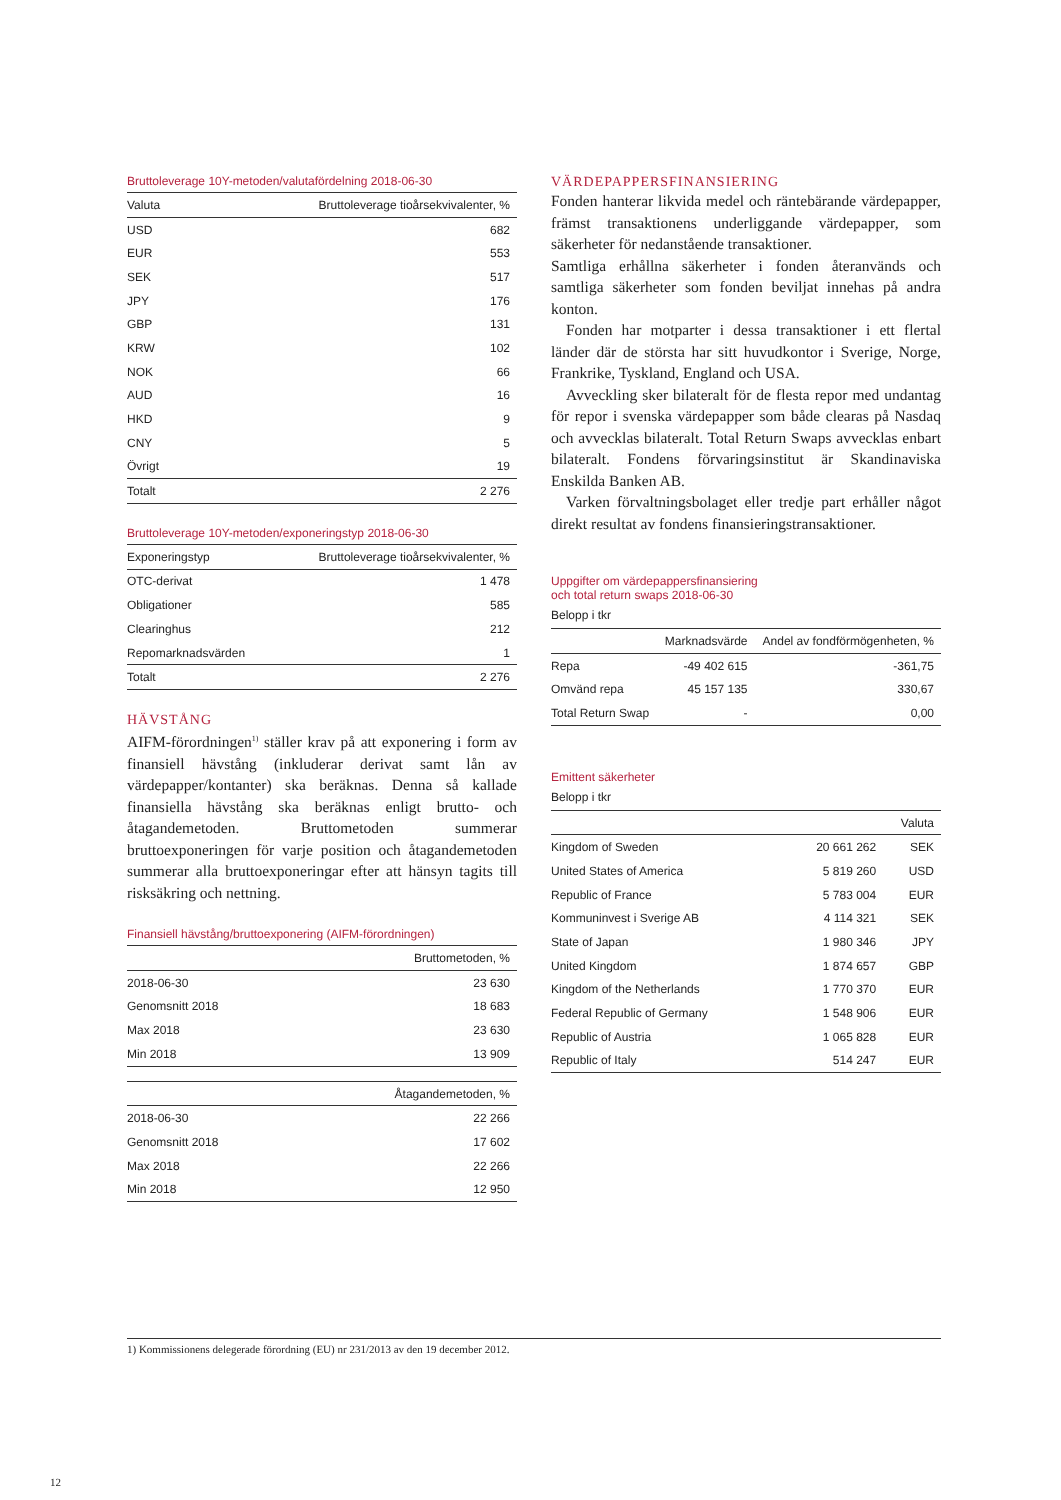Bruttoleverage 10Y-metoden/valutafördelning 2018-06-30
| Valuta | Bruttoleverage tioårsekvivalenter, % |
| --- | --- |
| USD | 682 |
| EUR | 553 |
| SEK | 517 |
| JPY | 176 |
| GBP | 131 |
| KRW | 102 |
| NOK | 66 |
| AUD | 16 |
| HKD | 9 |
| CNY | 5 |
| Övrigt | 19 |
| Totalt | 2 276 |
Bruttoleverage 10Y-metoden/exponeringstyp 2018-06-30
| Exponeringstyp | Bruttoleverage tioårsekvivalenter, % |
| --- | --- |
| OTC-derivat | 1 478 |
| Obligationer | 585 |
| Clearinghus | 212 |
| Repomarknadsvärden | 1 |
| Totalt | 2 276 |
HÄVSTÅNG
AIFM-förordningen<sup>1)</sup> ställer krav på att exponering i form av finansiell hävstång (inkluderar derivat samt lån av värdepapper/kontanter) ska beräknas. Denna så kallade finansiella hävstång ska beräknas enligt brutto- och åtagandemetoden. Bruttometoden summerar bruttoexponeringen för varje position och åtagandemetoden summerar alla bruttoexponeringar efter att hänsyn tagits till risksäkring och nettning.
Finansiell hävstång/bruttoexponering (AIFM-förordningen)
| | Bruttometoden, % |
| --- | --- |
| 2018-06-30 | 23 630 |
| Genomsnitt 2018 | 18 683 |
| Max 2018 | 23 630 |
| Min 2018 | 13 909 |
| | Åtagandemetoden, % |
| --- | --- |
| 2018-06-30 | 22 266 |
| Genomsnitt 2018 | 17 602 |
| Max 2018 | 22 266 |
| Min 2018 | 12 950 |
VÄRDEPAPPERSFINANSIERING
Fonden hanterar likvida medel och räntebärande värdepapper, främst transaktionens underliggande värdepapper, som säkerheter för nedanstående transaktioner.
Samtliga erhållna säkerheter i fonden återanvänds och samtliga säkerheter som fonden beviljat innehas på andra konton.
Fonden har motparter i dessa transaktioner i ett flertal länder där de största har sitt huvudkontor i Sverige, Norge, Frankrike, Tyskland, England och USA.
Avveckling sker bilateralt för de flesta repor med undantag för repor i svenska värdepapper som både clearas på Nasdaq och avvecklas bilateralt. Total Return Swaps avvecklas enbart bilateralt. Fondens förvaringsinstitut är Skandinaviska Enskilda Banken AB.
Varken förvaltningsbolaget eller tredje part erhåller något direkt resultat av fondens finansieringstransaktioner.
Uppgifter om värdepappersfinansiering
och total return swaps 2018-06-30
Belopp i tkr
| | Marknadsvärde | Andel av fondförmögenheten, % |
| --- | --- | --- |
| Repa | -49 402 615 | -361,75 |
| Omvänd repa | 45 157 135 | 330,67 |
| Total Return Swap | - | 0,00 |
Emittent säkerheter
Belopp i tkr
| | | Valuta |
| --- | --- | --- |
| Kingdom of Sweden | 20 661 262 | SEK |
| United States of America | 5 819 260 | USD |
| Republic of France | 5 783 004 | EUR |
| Kommuninvest i Sverige AB | 4 114 321 | SEK |
| State of Japan | 1 980 346 | JPY |
| United Kingdom | 1 874 657 | GBP |
| Kingdom of the Netherlands | 1 770 370 | EUR |
| Federal Republic of Germany | 1 548 906 | EUR |
| Republic of Austria | 1 065 828 | EUR |
| Republic of Italy | 514 247 | EUR |
1) Kommissionens delegerade förordning (EU) nr 231/2013 av den 19 december 2012.
12